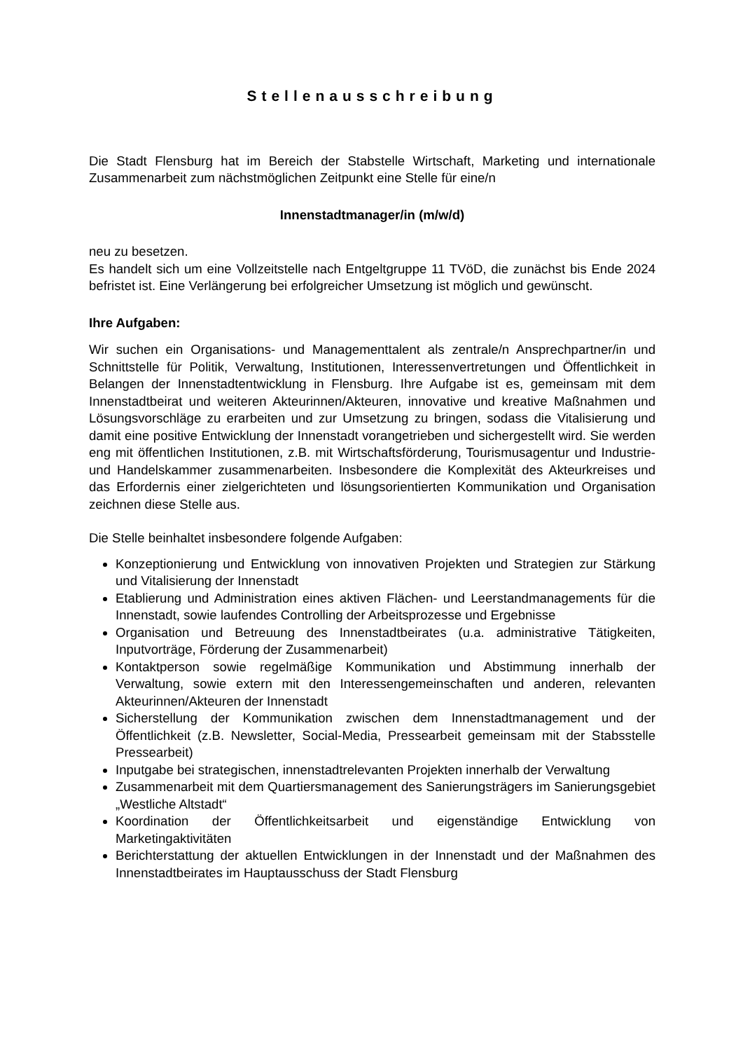Stellenausschreibung
Die Stadt Flensburg hat im Bereich der Stabstelle Wirtschaft, Marketing und internationale Zusammenarbeit zum nächstmöglichen Zeitpunkt eine Stelle für eine/n
Innenstadtmanager/in (m/w/d)
neu zu besetzen.
Es handelt sich um eine Vollzeitstelle nach Entgeltgruppe 11 TVöD, die zunächst bis Ende 2024 befristet ist. Eine Verlängerung bei erfolgreicher Umsetzung ist möglich und gewünscht.
Ihre Aufgaben:
Wir suchen ein Organisations- und Managementtalent als zentrale/n Ansprechpartner/in und Schnittstelle für Politik, Verwaltung, Institutionen, Interessenvertretungen und Öffentlichkeit in Belangen der Innenstadtentwicklung in Flensburg. Ihre Aufgabe ist es, gemeinsam mit dem Innenstadtbeirat und weiteren Akteurinnen/Akteuren, innovative und kreative Maßnahmen und Lösungsvorschläge zu erarbeiten und zur Umsetzung zu bringen, sodass die Vitalisierung und damit eine positive Entwicklung der Innenstadt vorangetrieben und sichergestellt wird. Sie werden eng mit öffentlichen Institutionen, z.B. mit Wirtschaftsförderung, Tourismusagentur und Industrie- und Handelskammer zusammenarbeiten. Insbesondere die Komplexität des Akteurkreises und das Erfordernis einer zielgerichteten und lösungsorientierten Kommunikation und Organisation zeichnen diese Stelle aus.
Die Stelle beinhaltet insbesondere folgende Aufgaben:
Konzeptionierung und Entwicklung von innovativen Projekten und Strategien zur Stärkung und Vitalisierung der Innenstadt
Etablierung und Administration eines aktiven Flächen- und Leerstandmanagements für die Innenstadt, sowie laufendes Controlling der Arbeitsprozesse und Ergebnisse
Organisation und Betreuung des Innenstadtbeirates (u.a. administrative Tätigkeiten, Inputvorträge, Förderung der Zusammenarbeit)
Kontaktperson sowie regelmäßige Kommunikation und Abstimmung innerhalb der Verwaltung, sowie extern mit den Interessengemeinschaften und anderen, relevanten Akteurinnen/Akteuren der Innenstadt
Sicherstellung der Kommunikation zwischen dem Innenstadtmanagement und der Öffentlichkeit (z.B. Newsletter, Social-Media, Pressearbeit gemeinsam mit der Stabsstelle Pressearbeit)
Inputgabe bei strategischen, innenstadtrelevanten Projekten innerhalb der Verwaltung
Zusammenarbeit mit dem Quartiersmanagement des Sanierungsträgers im Sanierungsgebiet „Westliche Altstadt“
Koordination der Öffentlichkeitsarbeit und eigenständige Entwicklung von Marketingaktivitäten
Berichterstattung der aktuellen Entwicklungen in der Innenstadt und der Maßnahmen des Innenstadtbeirates im Hauptausschuss der Stadt Flensburg